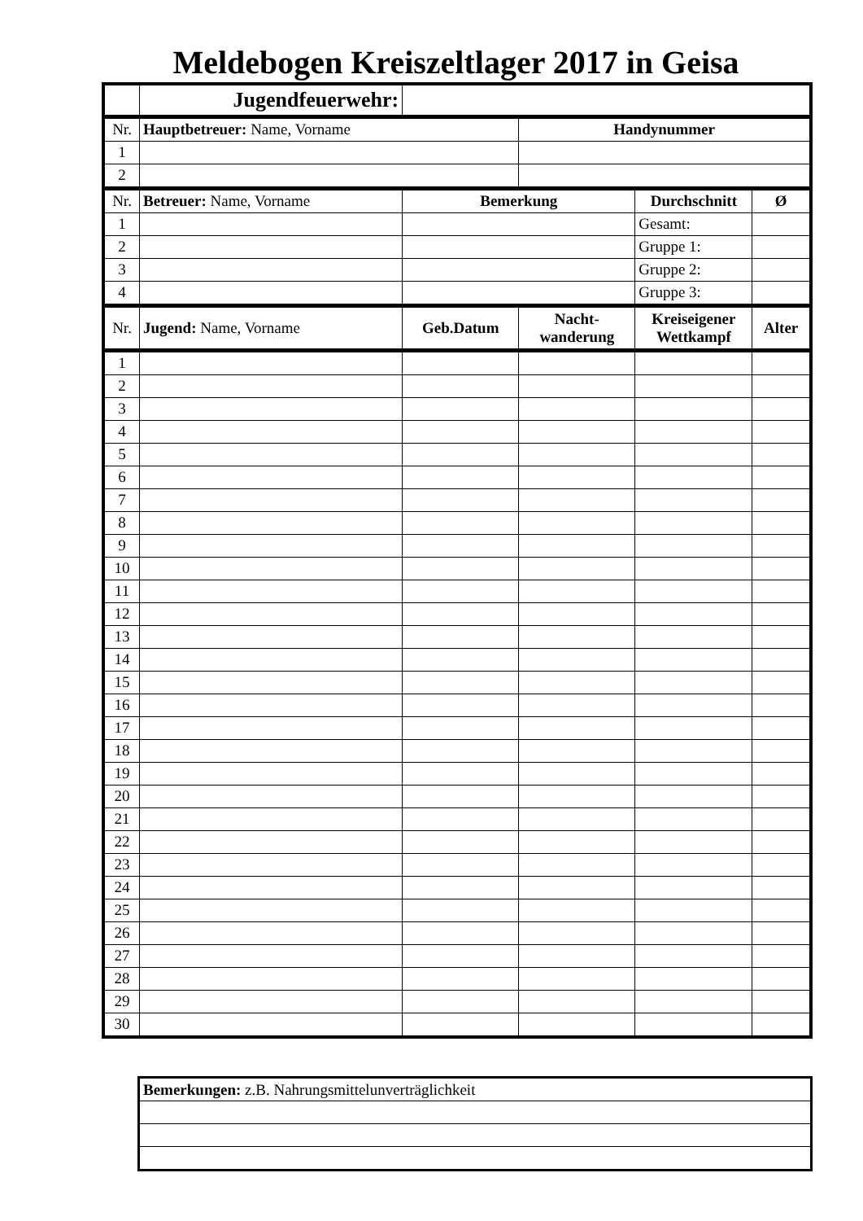Meldebogen Kreiszeltlager 2017 in Geisa
| | Jugendfeuerwehr: | | | | |
| Nr. | Hauptbetreuer: Name, Vorname | | Handynummer | | |
| 1 | | | | | |
| 2 | | | | | |
| Nr. | Betreuer: Name, Vorname | Bemerkung | | Durchschnitt | Ø |
| 1 | | | | Gesamt: | |
| 2 | | | | Gruppe 1: | |
| 3 | | | | Gruppe 2: | |
| 4 | | | | Gruppe 3: | |
| Nr. | Jugend: Name, Vorname | Geb.Datum | Nacht- wanderung | Kreiseigener Wettkampf | Alter |
| 1 | | | | | |
| 2 | | | | | |
| 3 | | | | | |
| 4 | | | | | |
| 5 | | | | | |
| 6 | | | | | |
| 7 | | | | | |
| 8 | | | | | |
| 9 | | | | | |
| 10 | | | | | |
| 11 | | | | | |
| 12 | | | | | |
| 13 | | | | | |
| 14 | | | | | |
| 15 | | | | | |
| 16 | | | | | |
| 17 | | | | | |
| 18 | | | | | |
| 19 | | | | | |
| 20 | | | | | |
| 21 | | | | | |
| 22 | | | | | |
| 23 | | | | | |
| 24 | | | | | |
| 25 | | | | | |
| 26 | | | | | |
| 27 | | | | | |
| 28 | | | | | |
| 29 | | | | | |
| 30 | | | | | |
| Bemerkungen: z.B. Nahrungsmittelunverträglichkeit |